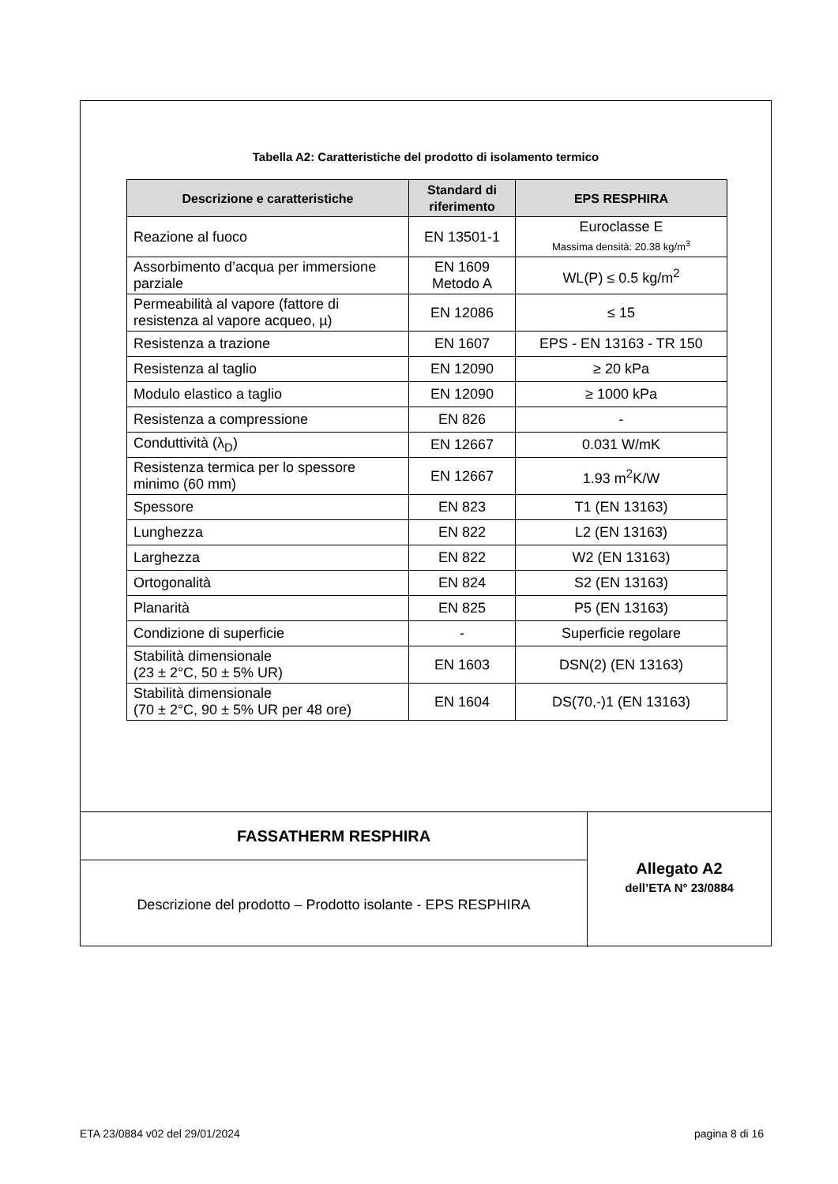Tabella A2: Caratteristiche del prodotto di isolamento termico
| Descrizione e caratteristiche | Standard di riferimento | EPS RESPHIRA |
| --- | --- | --- |
| Reazione al fuoco | EN 13501-1 | Euroclasse E Massima densità: 20.38 kg/m<sup>3</sup> |
| Assorbimento d’acqua per immersione parziale | EN 1609 Metodo A | WL(P) ≤ 0.5 kg/m<sup>2</sup> |
| Permeabilità al vapore (fattore di resistenza al vapore acqueo, µ) | EN 12086 | ≤ 15 |
| Resistenza a trazione | EN 1607 | EPS - EN 13163 - TR 150 |
| Resistenza al taglio | EN 12090 | ≥ 20 kPa |
| Modulo elastico a taglio | EN 12090 | ≥ 1000 kPa |
| Resistenza a compressione | EN 826 | - |
| Conduttività (λ<sub>D</sub>) | EN 12667 | 0.031 W/mK |
| Resistenza termica per lo spessore minimo (60 mm) | EN 12667 | 1.93 m<sup>2</sup>K/W |
| Spessore | EN 823 | T1 (EN 13163) |
| Lunghezza | EN 822 | L2 (EN 13163) |
| Larghezza | EN 822 | W2 (EN 13163) |
| Ortogonalità | EN 824 | S2 (EN 13163) |
| Planarità | EN 825 | P5 (EN 13163) |
| Condizione di superficie | - | Superficie regolare |
| Stabilità dimensionale (23 ± 2°C, 50 ± 5% UR) | EN 1603 | DSN(2) (EN 13163) |
| Stabilità dimensionale (70 ± 2°C, 90 ± 5% UR per 48 ore) | EN 1604 | DS(70,-)1 (EN 13163) |
FASSATHERM RESPHIRA
Descrizione del prodotto – Prodotto isolante - EPS RESPHIRA
Allegato A2
dell’ETA N° 23/0884
ETA 23/0884 v02 del 29/01/2024 pagina 8 di 16